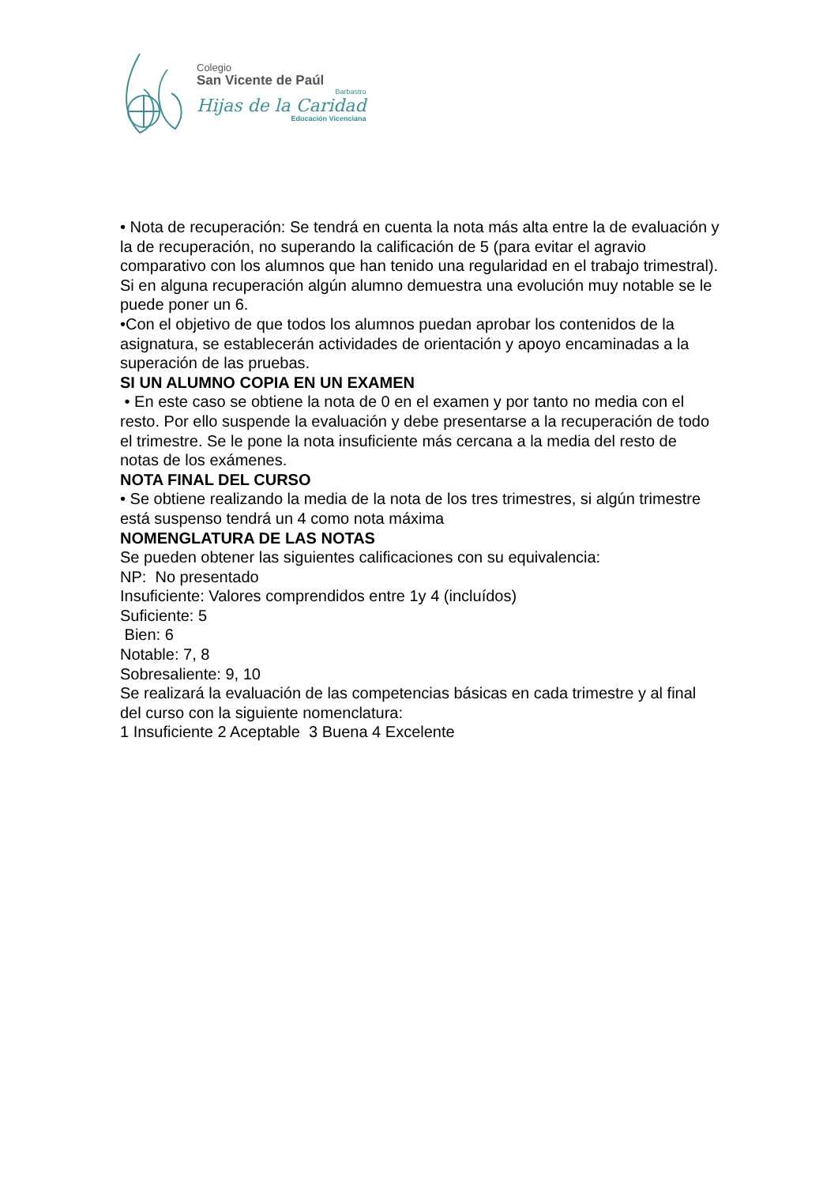Colegio
San Vicente de Paúl
Barbastro
Hijas de la Caridad
Educación Vicenciana
• Nota de recuperación: Se tendrá en cuenta la nota más alta entre la de evaluación y la de recuperación, no superando la calificación de 5 (para evitar el agravio comparativo con los alumnos que han tenido una regularidad en el trabajo trimestral). Si en alguna recuperación algún alumno demuestra una evolución muy notable se le puede poner un 6.
•Con el objetivo de que todos los alumnos puedan aprobar los contenidos de la asignatura, se establecerán actividades de orientación y apoyo encaminadas a la superación de las pruebas.
SI UN ALUMNO COPIA EN UN EXAMEN
• En este caso se obtiene la nota de 0 en el examen y por tanto no media con el resto. Por ello suspende la evaluación y debe presentarse a la recuperación de todo el trimestre. Se le pone la nota insuficiente más cercana a la media del resto de notas de los exámenes.
NOTA FINAL DEL CURSO
• Se obtiene realizando la media de la nota de los tres trimestres, si algún trimestre está suspenso tendrá un 4 como nota máxima
NOMENGLATURA DE LAS NOTAS
Se pueden obtener las siguientes calificaciones con su equivalencia:
NP: No presentado
Insuficiente: Valores comprendidos entre 1y 4 (incluídos)
Suficiente: 5
Bien: 6
Notable: 7, 8
Sobresaliente: 9, 10
Se realizará la evaluación de las competencias básicas en cada trimestre y al final del curso con la siguiente nomenclatura:
1 Insuficiente 2 Aceptable 3 Buena 4 Excelente